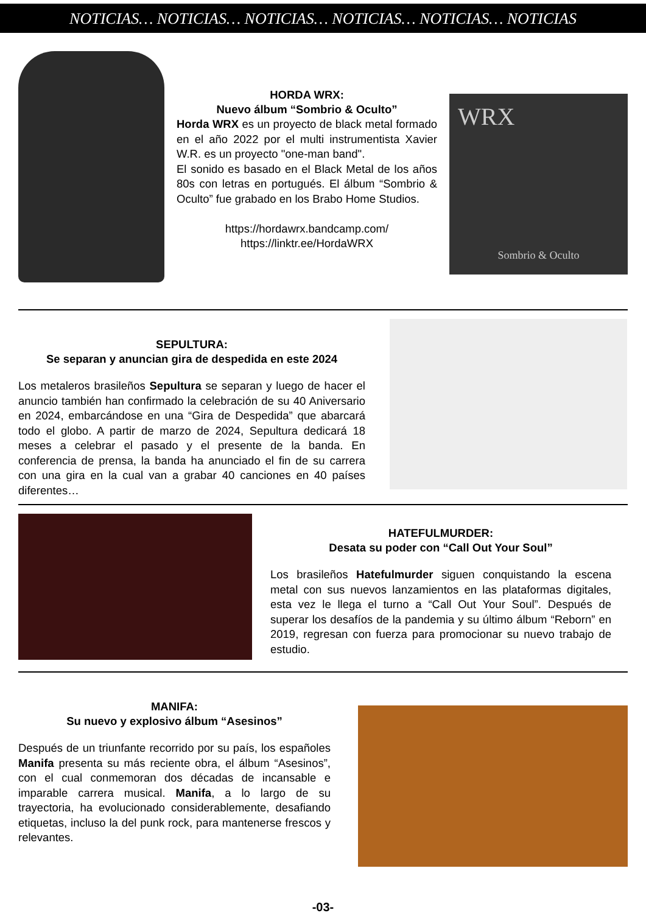NOTICIAS… NOTICIAS… NOTICIAS… NOTICIAS… NOTICIAS… NOTICIAS
HORDA WRX:
Nuevo álbum “Sombrio & Oculto”
Horda WRX es un proyecto de black metal formado en el año 2022 por el multi instrumentista Xavier W.R. es un proyecto "one-man band".
El sonido es basado en el Black Metal de los años 80s con letras en portugués. El álbum “Sombrio & Oculto” fue grabado en los Brabo Home Studios.
https://hordawrx.bandcamp.com/
https://linktr.ee/HordaWRX
WRX
Sombrio & Oculto
SEPULTURA:
Se separan y anuncian gira de despedida en este 2024
Los metaleros brasileños Sepultura se separan y luego de hacer el anuncio también han confirmado la celebración de su 40 Aniversario en 2024, embarcándose en una “Gira de Despedida” que abarcará todo el globo. A partir de marzo de 2024, Sepultura dedicará 18 meses a celebrar el pasado y el presente de la banda. En conferencia de prensa, la banda ha anunciado el fin de su carrera con una gira en la cual van a grabar 40 canciones en 40 países diferentes…
HATEFULMURDER:
Desata su poder con “Call Out Your Soul”
Los brasileños Hatefulmurder siguen conquistando la escena metal con sus nuevos lanzamientos en las plataformas digitales, esta vez le llega el turno a “Call Out Your Soul”. Después de superar los desafíos de la pandemia y su último álbum “Reborn” en 2019, regresan con fuerza para promocionar su nuevo trabajo de estudio.
MANIFA:
Su nuevo y explosivo álbum “Asesinos”
Después de un triunfante recorrido por su país, los españoles Manifa presenta su más reciente obra, el álbum “Asesinos”, con el cual conmemoran dos décadas de incansable e imparable carrera musical. Manifa, a lo largo de su trayectoria, ha evolucionado considerablemente, desafiando etiquetas, incluso la del punk rock, para mantenerse frescos y relevantes.
-03-